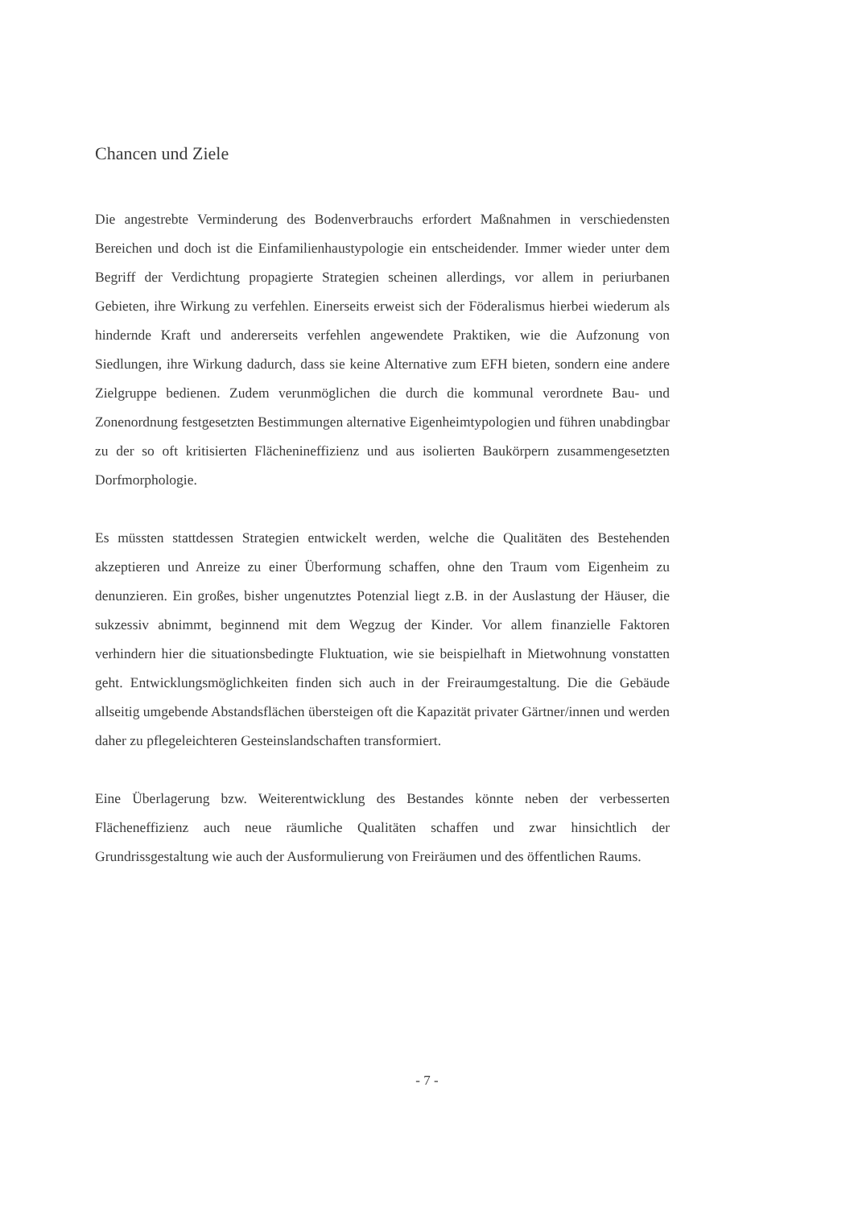Chancen und Ziele
Die angestrebte Verminderung des Bodenverbrauchs erfordert Maßnahmen in verschiedensten Bereichen und doch ist die Einfamilienhaustypologie ein entscheidender. Immer wieder unter dem Begriff der Verdichtung propagierte Strategien scheinen allerdings, vor allem in periurbanen Gebieten, ihre Wirkung zu verfehlen. Einerseits erweist sich der Föderalismus hierbei wiederum als hindernde Kraft und andererseits verfehlen angewendete Praktiken, wie die Aufzonung von Siedlungen, ihre Wirkung dadurch, dass sie keine Alternative zum EFH bieten, sondern eine andere Zielgruppe bedienen. Zudem verunmöglichen die durch die kommunal verordnete Bau- und Zonenordnung festgesetzten Bestimmungen alternative Eigenheimtypologien und führen unabdingbar zu der so oft kritisierten Flächenineffizienz und aus isolierten Baukörpern zusammengesetzten Dorfmorphologie.
Es müssten stattdessen Strategien entwickelt werden, welche die Qualitäten des Bestehenden akzeptieren und Anreize zu einer Überformung schaffen, ohne den Traum vom Eigenheim zu denunzieren. Ein großes, bisher ungenutztes Potenzial liegt z.B. in der Auslastung der Häuser, die sukzessiv abnimmt, beginnend mit dem Wegzug der Kinder. Vor allem finanzielle Faktoren verhindern hier die situationsbedingte Fluktuation, wie sie beispielhaft in Mietwohnung vonstatten geht. Entwicklungsmöglichkeiten finden sich auch in der Freiraumgestaltung. Die die Gebäude allseitig umgebende Abstandsflächen übersteigen oft die Kapazität privater Gärtner/innen und werden daher zu pflegeleichteren Gesteinslandschaften transformiert.
Eine Überlagerung bzw. Weiterentwicklung des Bestandes könnte neben der verbesserten Flächeneffizienz auch neue räumliche Qualitäten schaffen und zwar hinsichtlich der Grundrissgestaltung wie auch der Ausformulierung von Freiräumen und des öffentlichen Raums.
- 7 -